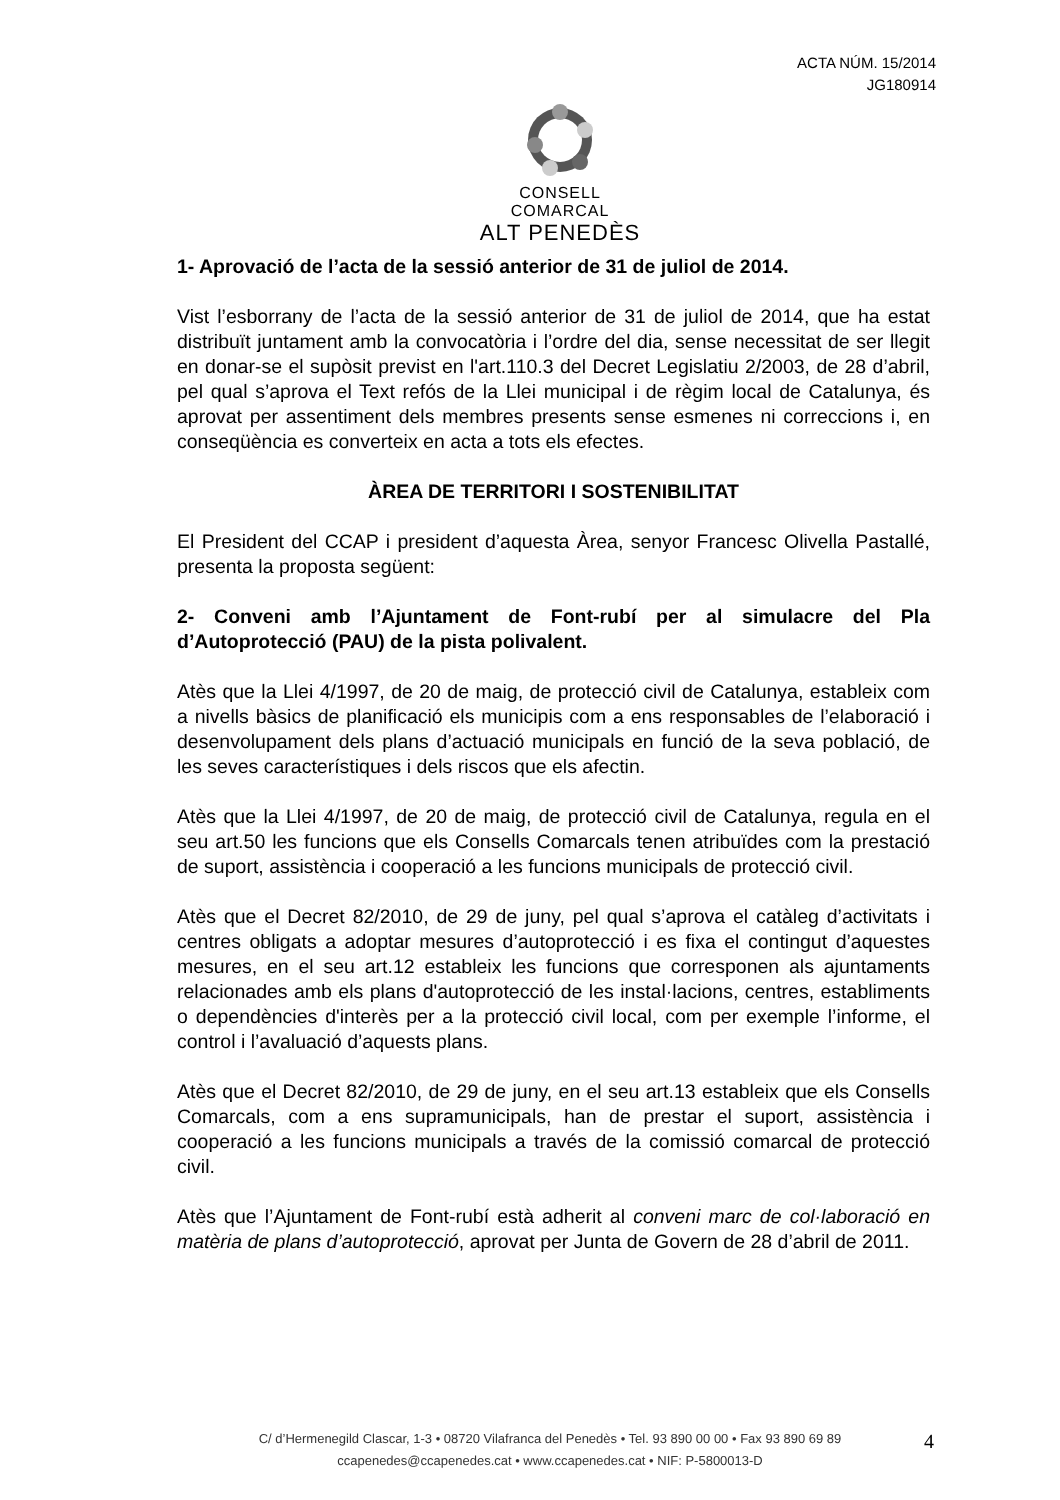ACTA NÚM. 15/2014
JG180914
CONSELL COMARCAL
ALT PENEDÈS
1- Aprovació de l’acta de la sessió anterior de 31 de juliol de 2014.
Vist l’esborrany de l’acta de la sessió anterior de 31 de juliol de 2014, que ha estat distribuït juntament amb la convocatòria i l’ordre del dia, sense necessitat de ser llegit en donar-se el supòsit previst en l'art.110.3 del Decret Legislatiu 2/2003, de 28 d’abril, pel qual s’aprova el Text refós de la Llei municipal i de règim local de Catalunya, és aprovat per assentiment dels membres presents sense esmenes ni correccions i, en conseqüència es converteix en acta a tots els efectes.
ÀREA DE TERRITORI I SOSTENIBILITAT
El President del CCAP i president d’aquesta Àrea, senyor Francesc Olivella Pastallé, presenta la proposta següent:
2- Conveni amb l’Ajuntament de Font-rubí per al simulacre del Pla d’Autoprotecció (PAU) de la pista polivalent.
Atès que la Llei 4/1997, de 20 de maig, de protecció civil de Catalunya, estableix com a nivells bàsics de planificació els municipis com a ens responsables de l’elaboració i desenvolupament dels plans d’actuació municipals en funció de la seva població, de les seves característiques i dels riscos que els afectin.
Atès que la Llei 4/1997, de 20 de maig, de protecció civil de Catalunya, regula en el seu art.50 les funcions que els Consells Comarcals tenen atribuïdes com la prestació de suport, assistència i cooperació a les funcions municipals de protecció civil.
Atès que el Decret 82/2010, de 29 de juny, pel qual s’aprova el catàleg d’activitats i centres obligats a adoptar mesures d’autoprotecció i es fixa el contingut d’aquestes mesures, en el seu art.12 estableix les funcions que corresponen als ajuntaments relacionades amb els plans d'autoprotecció de les instal·lacions, centres, establiments o dependències d'interès per a la protecció civil local, com per exemple l’informe, el control i l’avaluació d’aquests plans.
Atès que el Decret 82/2010, de 29 de juny, en el seu art.13 estableix que els Consells Comarcals, com a ens supramunicipals, han de prestar el suport, assistència i cooperació a les funcions municipals a través de la comissió comarcal de protecció civil.
Atès que l’Ajuntament de Font-rubí està adherit al conveni marc de col·laboració en matèria de plans d’autoprotecció, aprovat per Junta de Govern de 28 d’abril de 2011.
C/ d’Hermenegild Clascar, 1-3 • 08720 Vilafranca del Penedès • Tel. 93 890 00 00 • Fax 93 890 69 89
ccapenedes@ccapenedes.cat • www.ccapenedes.cat • NIF: P-5800013-D
4